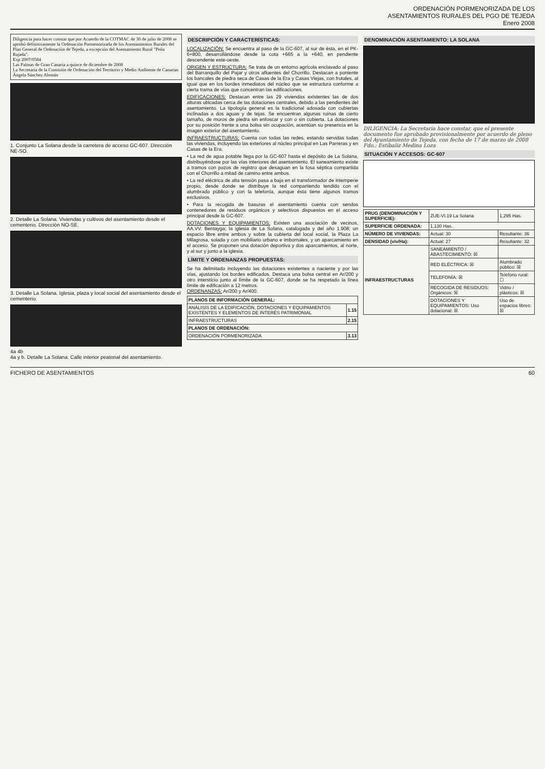ORDENACIÓN PORMENORIZADA DE LOS
ASENTAMIENTOS RURALES DEL PGO DE TEJEDA
Enero 2008
Diligencia para hacer constar que por Acuerdo de la COTMAC de 30 de julio de 2008 se aprobó definitivamente la Ordenación Pormenorizada de los Asentamientos Rurales del Plan General de Ordenación de Tejeda, a excepción del Asentamiento Rural "Peña Rajada".
Exp 2007/0584
Las Palmas de Gran Canaria a quince de diciembre de 2008
La Secretaria de la Comisión de Ordenación del Territorio y Medio Ambiente de Canarias
Ángela Sánchez Alemán
1. Conjunto La Solana desde la carretera de acceso GC-607. Dirección NE-SO.
2. Detalle La Solana. Viviendas y cultivos del asentamiento desde el cementerio. Dirección NO-SE.
3. Detalle La Solana. Iglesia, plaza y local social del asentamiento desde el cementerio.
4a 4b
4a y b. Detalle La Solana. Calle interior peatonal del asentamiento.
DESCRIPCIÓN Y CARACTERÍSTICAS:
LOCALIZACIÓN: Se encuentra al paso de la GC-607, al sur de ésta, en el PK-6+800, desarrollándose desde la cota +665 a la +640, en pendiente descendente este-oeste.
ORIGEN Y ESTRUCTURA: Se trata de un entorno agrícola enclavado al paso del Barranquillo del Pajar y otros afluentes del Chorrillo. Destacan a poniente los bancales de piedra seca de Casas de la Era y Casas Viejas, con frutales, al igual que en los bordes inmediatos del núcleo que se estructura conforme a cierta trama de vías que concentran las edificaciones.
EDIFICACIONES: Destacan entre las 29 viviendas existentes las de dos alturas ubicadas cerca de las dotaciones centrales, debido a las pendientes del asentamiento. La tipología general es la tradicional adosada con cubiertas inclinadas a dos aguas y de tejas. Se encuentran algunas ruinas de cierto tamaño, de muros de piedra sin enfoscar y con o sin cubierta. La dotaciones por su posición frente a una bolsa sin ocupación, acentúan su presencia en la imagen exterior del asentamiento.
INFRAESTRUCTURAS: Cuenta con todas las redes, estando servidas todas las viviendas, incluyendo las exteriores al núcleo principal en Las Parreras y en Casas de la Era.
• La red de agua potable llega por la GC-607 hasta el depósito de La Solana, distribuyéndose por las vías interiores del asentamiento. El saneamiento existe a tramos con pozos de registro que desaguan en la fosa séptica compartida con el Chorrillo a mitad de camino entre ambos.
• La red eléctrica de alta tensión pasa a baja en el transformador de intemperie propio, desde donde se distribuye la red compartiendo tendido con el alumbrado público y con la telefonía, aunque ésta tiene algunos tramos exclusivos.
• Para la recogida de basuras el asentamiento cuenta con sendos contenedores de residuos orgánicos y selectivos dispuestos en el acceso principal desde la GC-607.
DOTACIONES Y EQUIPAMIENTOS: Existen una asociación de vecinos, AA.VV. Bentayga; la iglesia de La Solana, catalogada y del año 1.908; un espacio libre entre ambos y sobre la cubierta del local social, la Plaza La Milagrosa, solada y con mobiliario urbano e imbornales, y un aparcamiento en el acceso. Se proponen una dotación deportiva y dos aparcamientos, al norte, y al sur y junto a la iglesia.
LÍMITE Y ORDENANZAS PROPUESTAS:
Se ha delimitado incluyendo las dotaciones existentes a naciente y por las vías, ajustando los bordes edificados. Destaca una bolsa central en Ar/200 y otro intersticio junto al límite de la GC-607, donde se ha respetado la línea límite de edificación a 12 metros.
ORDENANZAS: Ar/200 y Ar/400.
| PLANOS DE INFORMACIÓN GENERAL: | |
| --- | --- |
| ANÁLISIS DE LA EDIFICACIÓN, DOTACIONES Y EQUIPAMIENTOS EXISTENTES Y ELEMENTOS DE INTERÉS PATRIMONIAL | 1.15 |
| INFRAESTRUCTURAS | 2.15 |
| PLANOS DE ORDENACIÓN: | |
| ORDENACIÓN PORMENORIZADA | 3.13 |
DENOMINACIÓN ASENTAMIENTO: LA SOLANA
DILIGENCIA: La Secretaria hace constar, que el presente documento fue aprobado provisionalmente por acuerdo de pleno del Ayuntamiento de Tejeda, con fecha de 17 de marzo de 2008
Fdo.: Estíbaliz Medina Loza
SITUACIÓN Y ACCESOS: GC-607
| PRUG (DENOMINACIÓN Y SUPERFICIE): | ZUE-VI.19 La Solana | 1,295 Has. |
| SUPERFICIE ORDENADA: | 1,130 Has. | |
| NÚMERO DE VIVIENDAS: | Actual: 30 | Resultante: 36 |
| DENSIDAD (viv/Ha): | Actual: 27 | Resultante: 32 |
| INFRAESTRUCTURAS | SANEAMIENTO / ABASTECIMIENTO: ☒ | |
| | RED ELÉCTRICA: ☒ | Alumbrado público: ☒ |
| | TELEFONÍA: ☒ | Teléfono rural: ☐ |
| | RECOGIDA DE RESIDUOS: Orgánicos: ☒ | Vidrio / plásticos: ☒ |
| | DOTACIONES Y EQUIPAMIENTOS: Uso dotacional: ☒ | Uso de espacios libres: ☒ |
FICHERO DE ASENTAMIENTOS 60